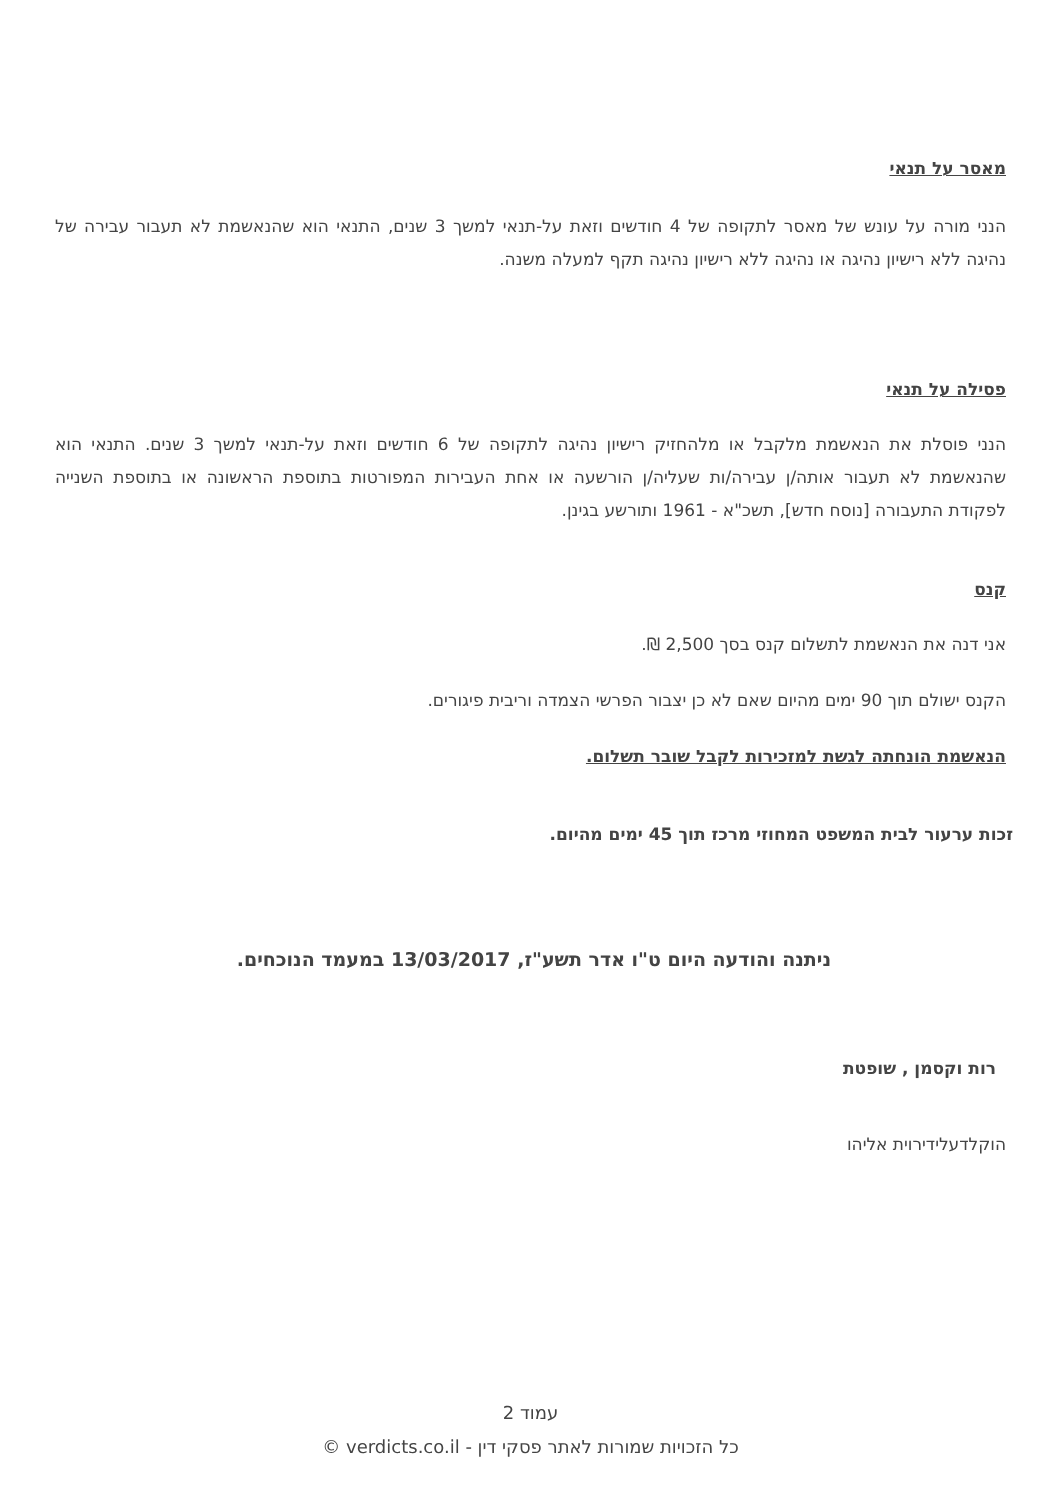מאסר על תנאי
הנני מורה על עונש של מאסר לתקופה של 4 חודשים וזאת על-תנאי למשך 3 שנים, התנאי הוא שהנאשמת לא תעבור עבירה של נהיגה ללא רישיון נהיגה או נהיגה ללא רישיון נהיגה תקף למעלה משנה.
פסילה על תנאי
הנני פוסלת את הנאשמת מלקבל או מלהחזיק רישיון נהיגה לתקופה של 6 חודשים וזאת על-תנאי למשך 3 שנים. התנאי הוא שהנאשמת לא תעבור אותה/ן עבירה/ות שעליה/ן הורשעה או אחת העבירות המפורטות בתוספת הראשונה או בתוספת השנייה לפקודת התעבורה [נוסח חדש], תשכ"א - 1961 ותורשע בגינן.
קנס
אני דנה את הנאשמת לתשלום קנס בסך 2,500 ₪.
הקנס ישולם תוך 90 ימים מהיום שאם לא כן יצבור הפרשי הצמדה וריבית פיגורים.
הנאשמת הונחתה לגשת למזכירות לקבל שובר תשלום.
זכות ערעור לבית המשפט המחוזי מרכז תוך 45 ימים מהיום.
ניתנה והודעה היום ט"ו אדר תשע"ז, 13/03/2017 במעמד הנוכחים.
רות וקסמן , שופטת
הוקלדעלידירוית אליהו
עמוד 2
כל הזכויות שמורות לאתר פסקי דין - verdicts.co.il ©